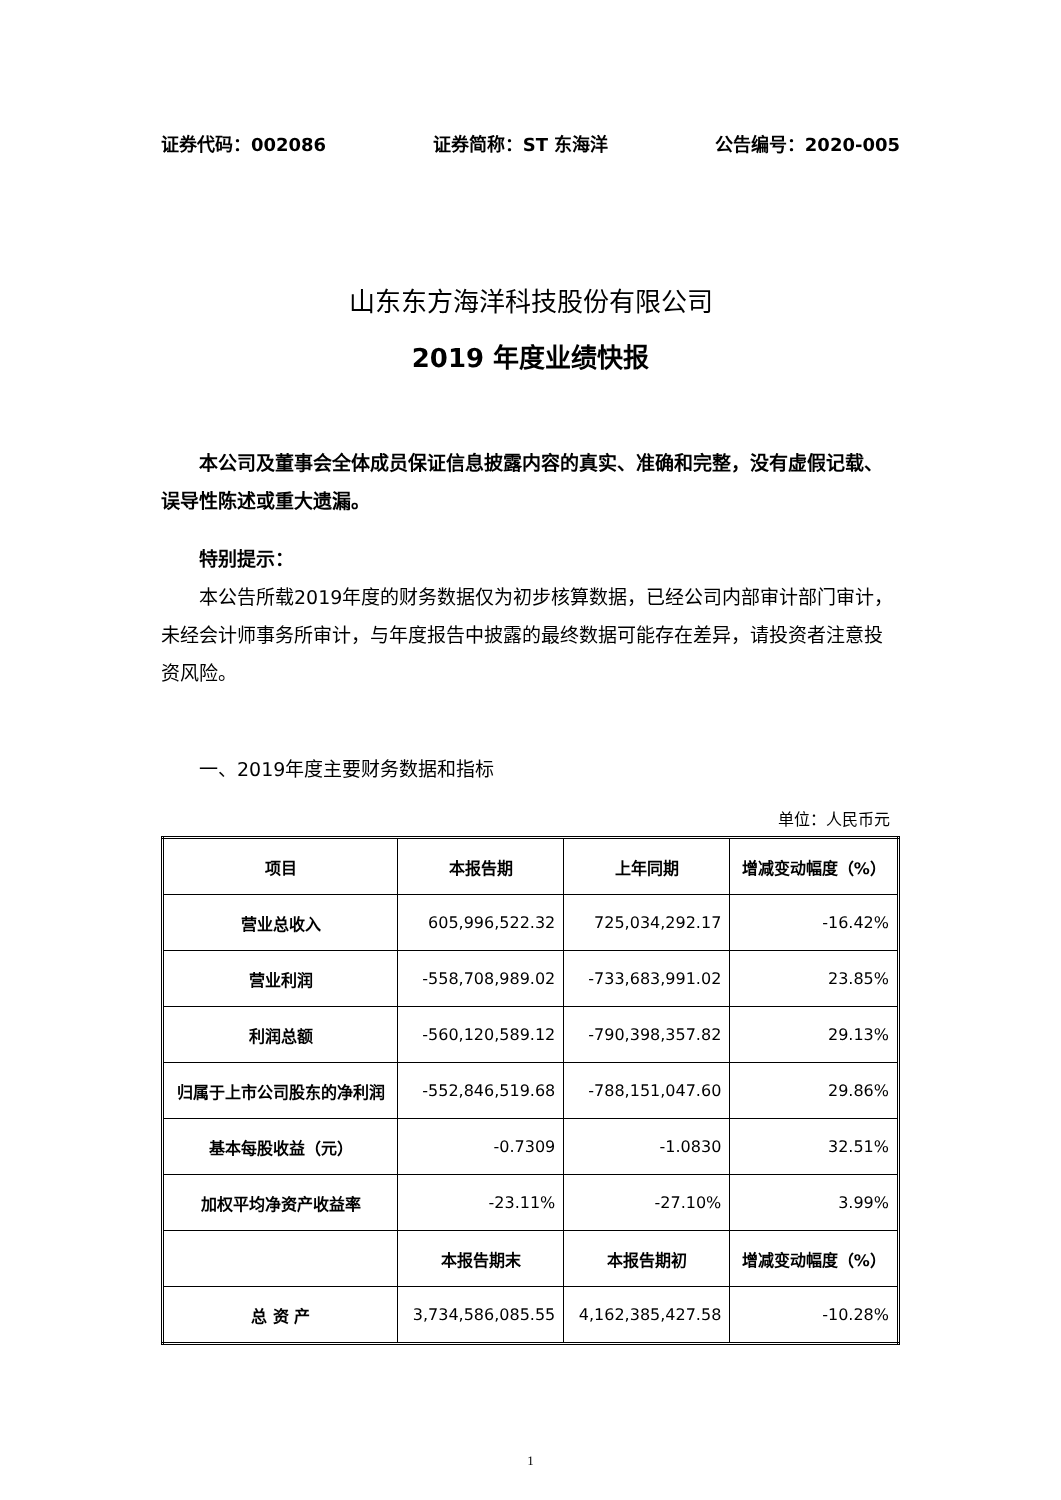证券代码：002086 证券简称：ST 东海洋 公告编号：2020-005
山东东方海洋科技股份有限公司
2019 年度业绩快报
本公司及董事会全体成员保证信息披露内容的真实、准确和完整，没有虚假记载、误导性陈述或重大遗漏。
特别提示：
本公告所载2019年度的财务数据仅为初步核算数据，已经公司内部审计部门审计，未经会计师事务所审计，与年度报告中披露的最终数据可能存在差异，请投资者注意投资风险。
一、2019年度主要财务数据和指标
单位：人民币元
| 项目 | 本报告期 | 上年同期 | 增减变动幅度（%） |
| --- | --- | --- | --- |
| 营业总收入 | 605,996,522.32 | 725,034,292.17 | -16.42% |
| 营业利润 | -558,708,989.02 | -733,683,991.02 | 23.85% |
| 利润总额 | -560,120,589.12 | -790,398,357.82 | 29.13% |
| 归属于上市公司股东的净利润 | -552,846,519.68 | -788,151,047.60 | 29.86% |
| 基本每股收益（元） | -0.7309 | -1.0830 | 32.51% |
| 加权平均净资产收益率 | -23.11% | -27.10% | 3.99% |
| | 本报告期末 | 本报告期初 | 增减变动幅度（%） |
| 总 资 产 | 3,734,586,085.55 | 4,162,385,427.58 | -10.28% |
1